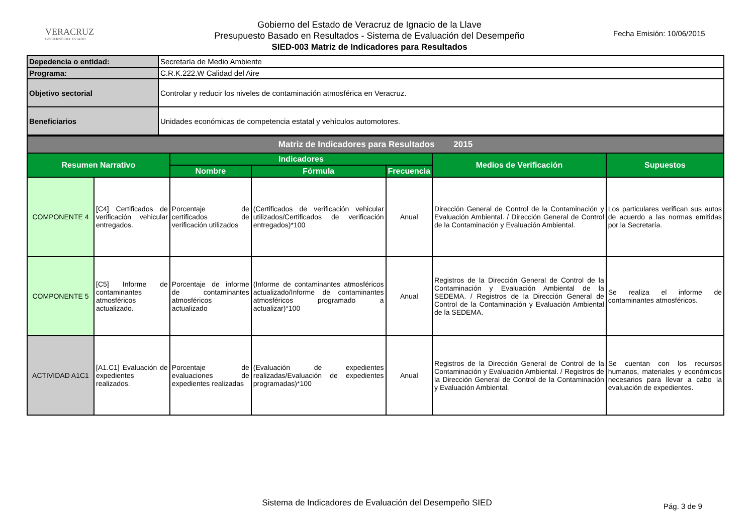VERACRUZ
GOBIERNO DEL ESTADO
Gobierno del Estado de Veracruz de Ignacio de la Llave
Presupuesto Basado en Resultados - Sistema de Evaluación del Desempeño
SIED-003 Matriz de Indicadores para Resultados
Fecha Emisión: 10/06/2015
| Depedencia o entidad: | Secretaría de Medio Ambiente |
| Programa: | C.R.K.222.W Calidad del Aire |
| Objetivo sectorial | Controlar y reducir los niveles de contaminación atmosférica en Veracruz. |
| Beneficiarios | Unidades económicas de competencia estatal y vehículos automotores. |
| Matriz de Indicadores para Resultados 2015 | | | | | | |
| Resumen Narrativo | | Indicadores | | | Medios de Verificación | Supuestos |
| | | Nombre | Fórmula | Frecuencia | | |
| COMPONENTE 4 | [C4] Certificados de verificación vehicular entregados. | Porcentaje de certificados de verificación utilizados | (Certificados de verificación vehicular utilizados/Certificados de verificación entregados)*100 | Anual | Dirección General de Control de la Contaminación y Evaluación Ambiental. / Dirección General de Control de la Contaminación y Evaluación Ambiental. | Los particulares verifican sus autos de acuerdo a las normas emitidas por la Secretaría. |
| COMPONENTE 5 | [C5] Informe de contaminantes atmosféricos actualizado. | Porcentaje de informe de contaminantes atmosféricos actualizado | (Informe de contaminantes atmosféricos actualizado/Informe de contaminantes atmosféricos programado a actualizar)*100 | Anual | Registros de la Dirección General de Control de la Contaminación y Evaluación Ambiental de la SEDEMA. / Registros de la Dirección General de Control de la Contaminación y Evaluación Ambiental de la SEDEMA. | Se realiza el informe de contaminantes atmosféricos. |
| ACTIVIDAD A1C1 | [A1.C1] Evaluación de expedientes realizados. | Porcentaje de evaluaciones de expedientes realizadas | (Evaluación de expedientes realizadas/Evaluación de expedientes programadas)*100 | Anual | Registros de la Dirección General de Control de la Contaminación y Evaluación Ambiental. / Registros de la Dirección General de Control de la Contaminación y Evaluación Ambiental. | Se cuentan con los recursos humanos, materiales y económicos necesarios para llevar a cabo la evaluación de expedientes. |
Sistema de Indicadores de Evaluación del Desempeño SIED Pág. 3 de 9